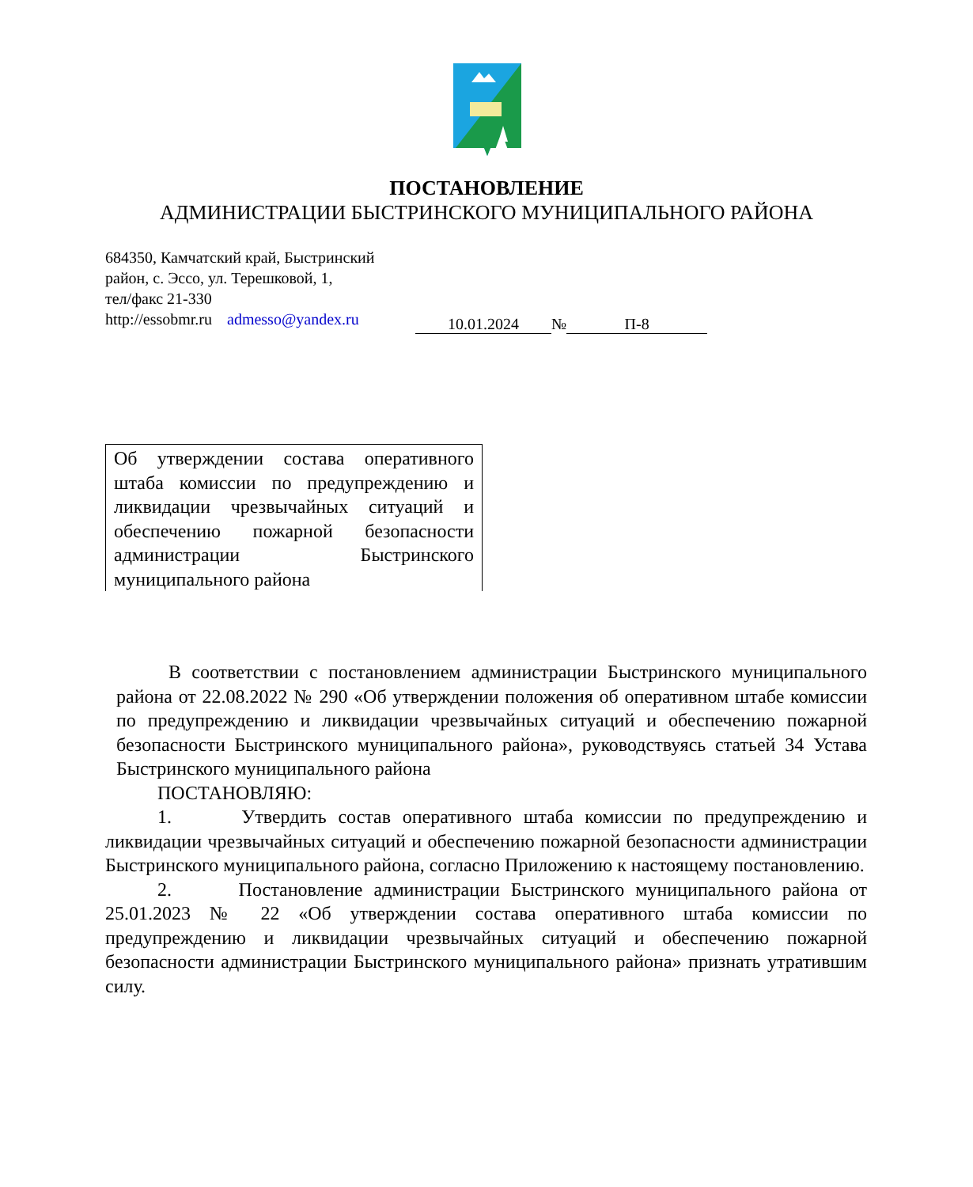ПОСТАНОВЛЕНИЕ
АДМИНИСТРАЦИИ БЫСТРИНСКОГО МУНИЦИПАЛЬНОГО РАЙОНА
684350, Камчатский край, Быстринский
район, с. Эссо, ул. Терешковой, 1,
тел/факс 21-330
http://essobmr.ru admesso@yandex.ru
10.01.2024 № П-8
Об утверждении состава оперативного штаба комиссии по предупреждению и ликвидации чрезвычайных ситуаций и обеспечению пожарной безопасности администрации Быстринского муниципального района
В соответствии с постановлением администрации Быстринского муниципального района от 22.08.2022 № 290 «Об утверждении положения об оперативном штабе комиссии по предупреждению и ликвидации чрезвычайных ситуаций и обеспечению пожарной безопасности Быстринского муниципального района», руководствуясь статьей 34 Устава Быстринского муниципального района
ПОСТАНОВЛЯЮ:
1. Утвердить состав оперативного штаба комиссии по предупреждению и ликвидации чрезвычайных ситуаций и обеспечению пожарной безопасности администрации Быстринского муниципального района, согласно Приложению к настоящему постановлению.
2. Постановление администрации Быстринского муниципального района от 25.01.2023 № 22 «Об утверждении состава оперативного штаба комиссии по предупреждению и ликвидации чрезвычайных ситуаций и обеспечению пожарной безопасности администрации Быстринского муниципального района» признать утратившим силу.